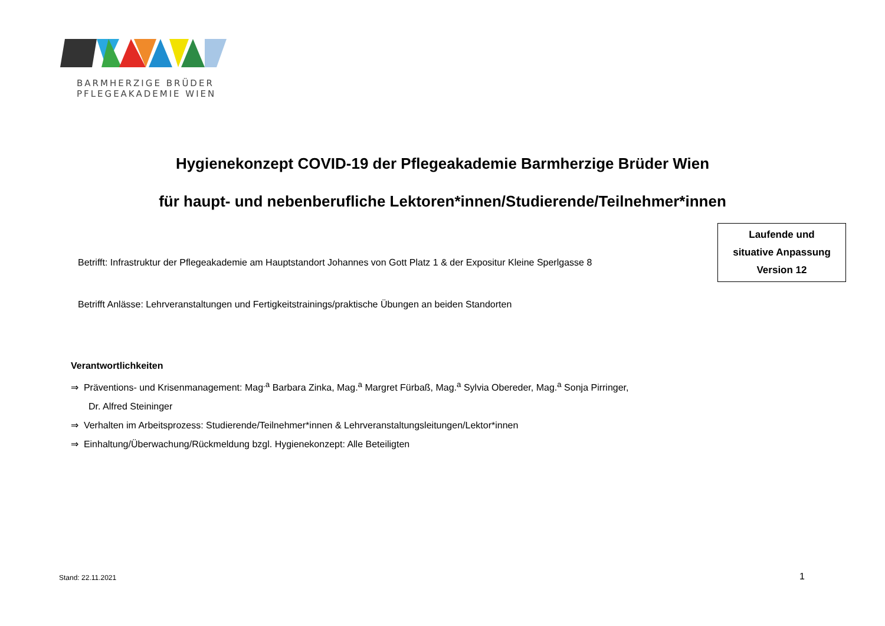BARMHERZIGE BRÜDER
PFLEGEAKADEMIE WIEN
Hygienekonzept COVID-19 der Pflegeakademie Barmherzige Brüder Wien
für haupt- und nebenberufliche Lektoren*innen/Studierende/Teilnehmer*innen
Laufende und
situative Anpassung
Version 12
Betrifft: Infrastruktur der Pflegeakademie am Hauptstandort Johannes von Gott Platz 1 & der Expositur Kleine Sperlgasse 8
Betrifft Anlässe: Lehrveranstaltungen und Fertigkeitstrainings/praktische Übungen an beiden Standorten
Verantwortlichkeiten
⇒ Präventions- und Krisenmanagement: Mag<sup>.a</sup> Barbara Zinka, Mag.<sup>a</sup> Margret Fürbaß, Mag.<sup>a</sup> Sylvia Obereder, Mag.<sup>a</sup> Sonja Pirringer,
Dr. Alfred Steininger
⇒ Verhalten im Arbeitsprozess: Studierende/Teilnehmer*innen & Lehrveranstaltungsleitungen/Lektor*innen
⇒ Einhaltung/Überwachung/Rückmeldung bzgl. Hygienekonzept: Alle Beteiligten
Stand: 22.11.2021 1